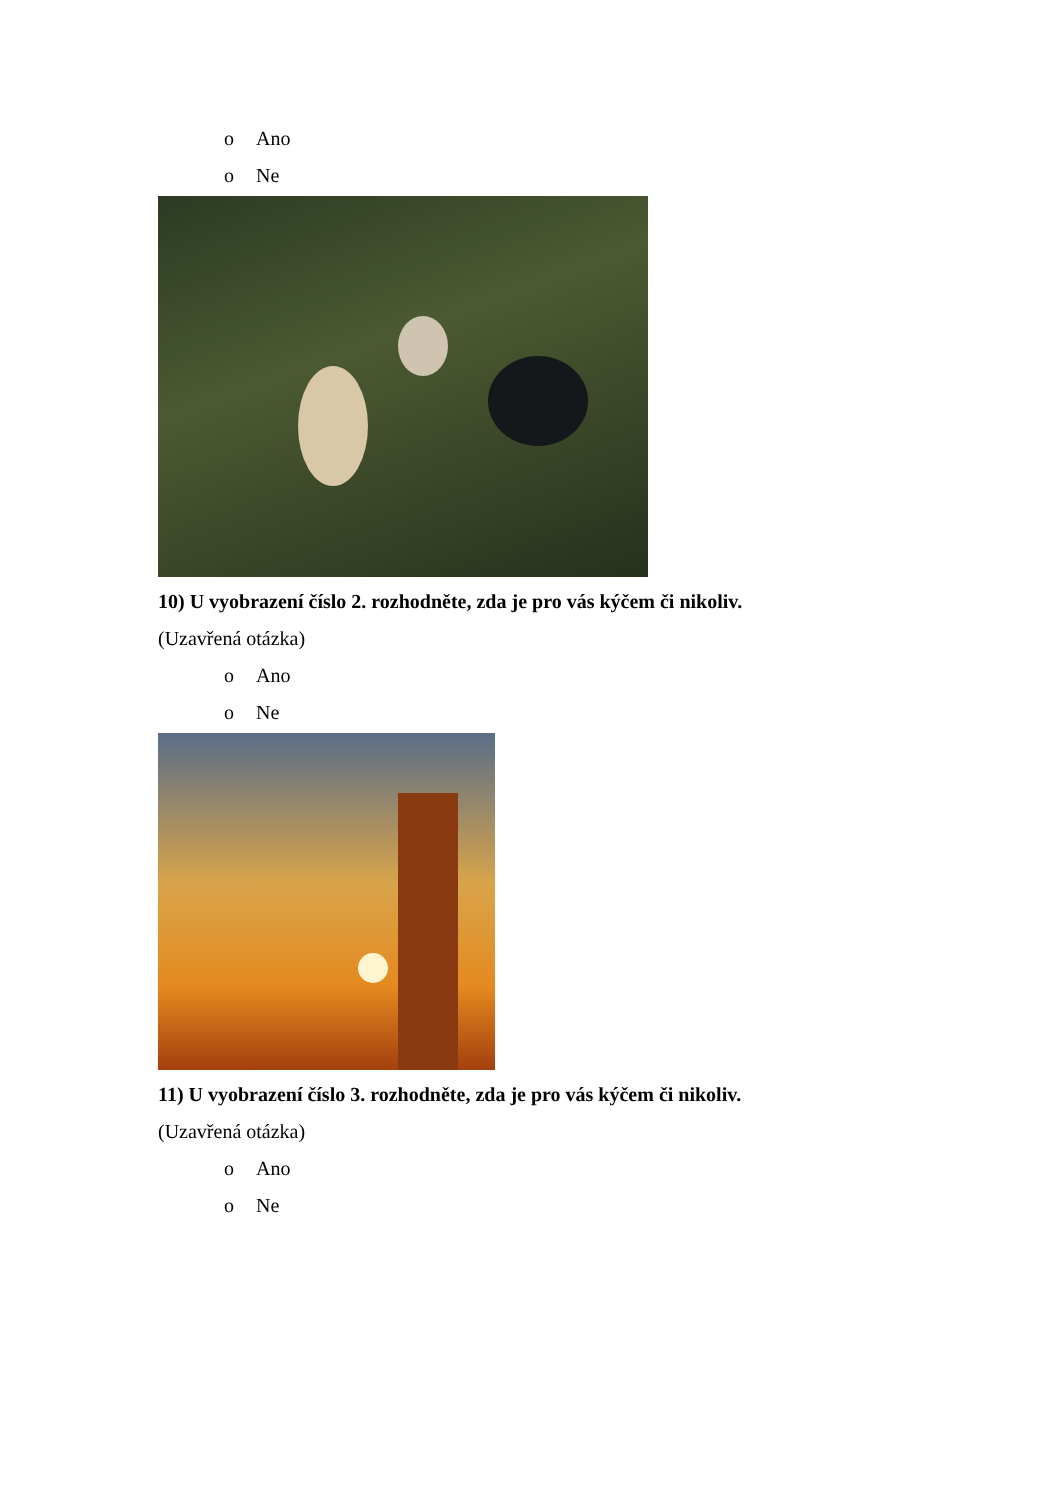o Ano
o Ne
10) U vyobrazení číslo 2. rozhodněte, zda je pro vás kýčem či nikoliv.
(Uzavřená otázka)
o Ano
o Ne
11) U vyobrazení číslo 3. rozhodněte, zda je pro vás kýčem či nikoliv.
(Uzavřená otázka)
o Ano
o Ne